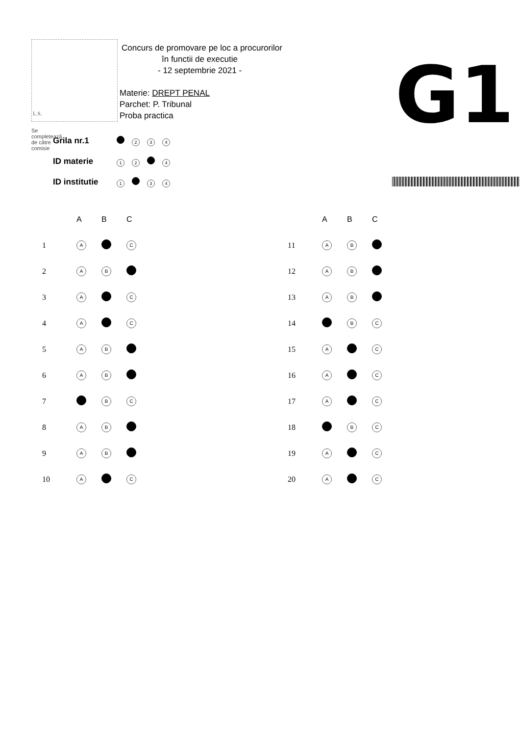L.S.
Concurs de promovare pe loc a procurorilor
în functii de executie
- 12 septembrie 2021 -
Materie: DREPT PENAL
Parchet: P. Tribunal
Proba practica
G1
Se completează de către comisie
| Grila nr.1 | 2 3 4 |
| ID materie | 1 2 4 |
| ID institutie | 1 3 4 |
| | A | B | C |
| --- | --- | --- | --- |
| 1 | A | | C |
| 2 | A | B | |
| 3 | A | | C |
| 4 | A | | C |
| 5 | A | B | |
| 6 | A | B | |
| 7 | | B | C |
| 8 | A | B | |
| 9 | A | B | |
| 10 | A | | C |
| | A | B | C |
| --- | --- | --- | --- |
| 11 | A | B | |
| 12 | A | B | |
| 13 | A | B | |
| 14 | | B | C |
| 15 | A | | C |
| 16 | A | | C |
| 17 | A | | C |
| 18 | | B | C |
| 19 | A | | C |
| 20 | A | | C |